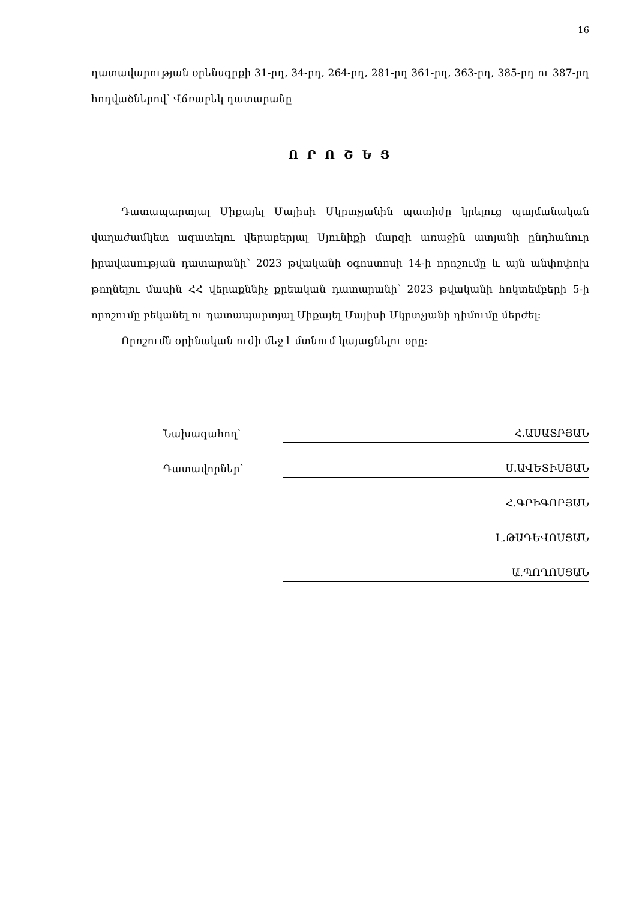16
դատավարության օրենսգրքի 31-րդ, 34-րդ, 264-րդ, 281-րդ 361-րդ, 363-րդ, 385-րդ ու 387-րդ հոդվածներով՝ Վճռաբեկ դատարանը
Ո Ր Ո Շ Ե Ց
Դատապարտյալ Միքայել Մայիսի Մկրտչյանին պատիժը կրելուց պայմանական վաղաժամկետ ազատելու վերաբերյալ Սյունիքի մարզի առաջին ատյանի ընդհանուր իրավասության դատարանի՝ 2023 թվականի օգոստոսի 14-ի որոշումը և այն անփոփոխ թողնելու մասին ՀՀ վերաքննիչ քրեական դատարանի՝ 2023 թվականի հոկտեմբերի 5-ի որոշումը բեկանել ու դատապարտյալ Միքայել Մայիսի Մկրտչյանի դիմումը մերժել:
Որոշումն օրինական ուժի մեջ է մտնում կայացնելու օրը:
Նախագահող՝
Հ.ԱՍԱՏՐՅԱՆ
Դատավորներ՝
Ս.ԱՎԵՏԻՍՅԱՆ
Հ.ԳՐԻԳՈՐՅԱՆ
Լ.ԹԱԴԵՎՈՍՅԱՆ
Ա.ՊՈՂՈՍՅԱՆ